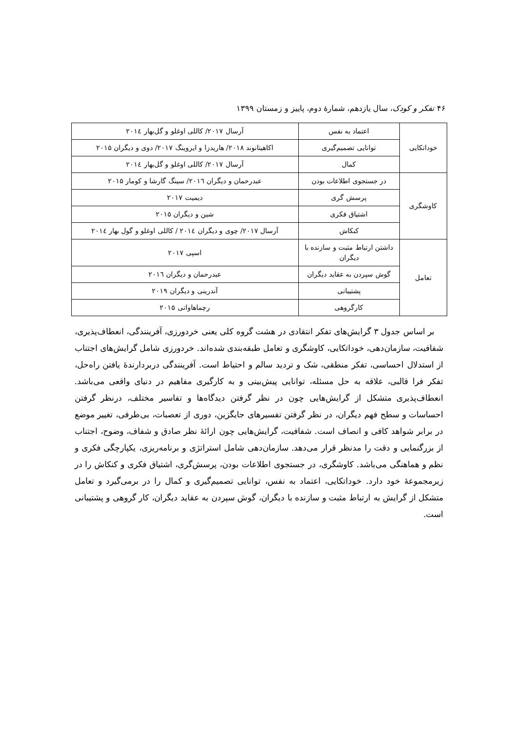۴۶ تفکر و کودک، سال یازدهم، شمارهٔ دوم، پاییز و زمستان ۱۳۹۹
| خوداتکایی | اعتماد به نفس | آرسال ۲۰۱۷/ کاللی اوغلو و گل‌بهار ۲۰۱٤ |
| | توانایی تصمیم‌گیری | اکاهیتانوند ۲۰۱۸/ هاریدزا و ایروینگ ۲۰۱۷/ دوی و دیگران ۲۰۱۵ |
| | کمال | آرسال ۲۰۱۷/ کاللی اوغلو و گل‌بهار ۲۰۱٤ |
| کاوشگری | در جستجوی اطلاعات بودن | عبدرحمان و دیگران ۲۰۱٦/ سینگ گارشا و کومار ۲۰۱۵ |
| | پرسش گری | دیمیت ۲۰۱۷ |
| | اشتیاق فکری | شین و دیگران ۲۰۱۵ |
| | کنکاش | آرسال ۲۰۱۷/ چوی و دیگران ۲۰۱٤ / کاللی اوغلو و گول بهار ۲۰۱٤ |
| تعامل | داشتن ارتباط مثبت و سازنده با دیگران | اسپی ۲۰۱۷ |
| | گوش سپردن به عقاید دیگران | عبدرحمان و دیگران ۲۰۱٦ |
| | پشتیبانی | آندرینی و دیگران ۲۰۱۹ |
| | کارگروهی | رچماهاواتی ۲۰۱۵ |
بر اساس جدول ۳ گرایش‌های تفکر انتقادی در هشت گروه کلی یعنی خردورزی، آفرینندگی، انعطاف‌پذیری، شفافیت، سازمان‌دهی، خوداتکایی، کاوشگری و تعامل طبقه‌بندی شده‌اند. خردورزی شامل گرایش‌های اجتناب از استدلال احساسی، تفکر منطقی، شک و تردید سالم و احتیاط است. آفرینندگی دربردارندهٔ یافتن راه‌حل، تفکر فرا قالبی، علاقه به حل مسئله، توانایی پیش‌بینی و به کارگیری مفاهیم در دنیای واقعی می‌باشد. انعطاف‌پذیری متشکل از گرایش‌هایی چون در نظر گرفتن دیدگاه‌ها و تفاسیر مختلف، درنظر گرفتن احساسات و سطح فهم دیگران، در نظر گرفتن تفسیرهای جایگزین، دوری از تعصبات، بی‌طرفی، تغییر موضع در برابر شواهد کافی و انصاف است. شفافیت، گرایش‌هایی چون ارائهٔ نظر صادق و شفاف، وضوح، اجتناب از بزرگنمایی و دقت را مدنظر قرار می‌دهد. سازمان‌دهی شامل استراتژی و برنامه‌ریزی، یکپارچگی فکری و نظم و هماهنگی می‌باشد. کاوشگری، در جستجوی اطلاعات بودن، پرسش‌گری، اشتیاق فکری و کنکاش را در زیرمجموعهٔ خود دارد. خوداتکایی، اعتماد به نفس، توانایی تصمیم‌گیری و کمال را در برمی‌گیرد و تعامل متشکل از گرایش به ارتباط مثبت و سازنده با دیگران، گوش سپردن به عقاید دیگران، کار گروهی و پشتیبانی است.